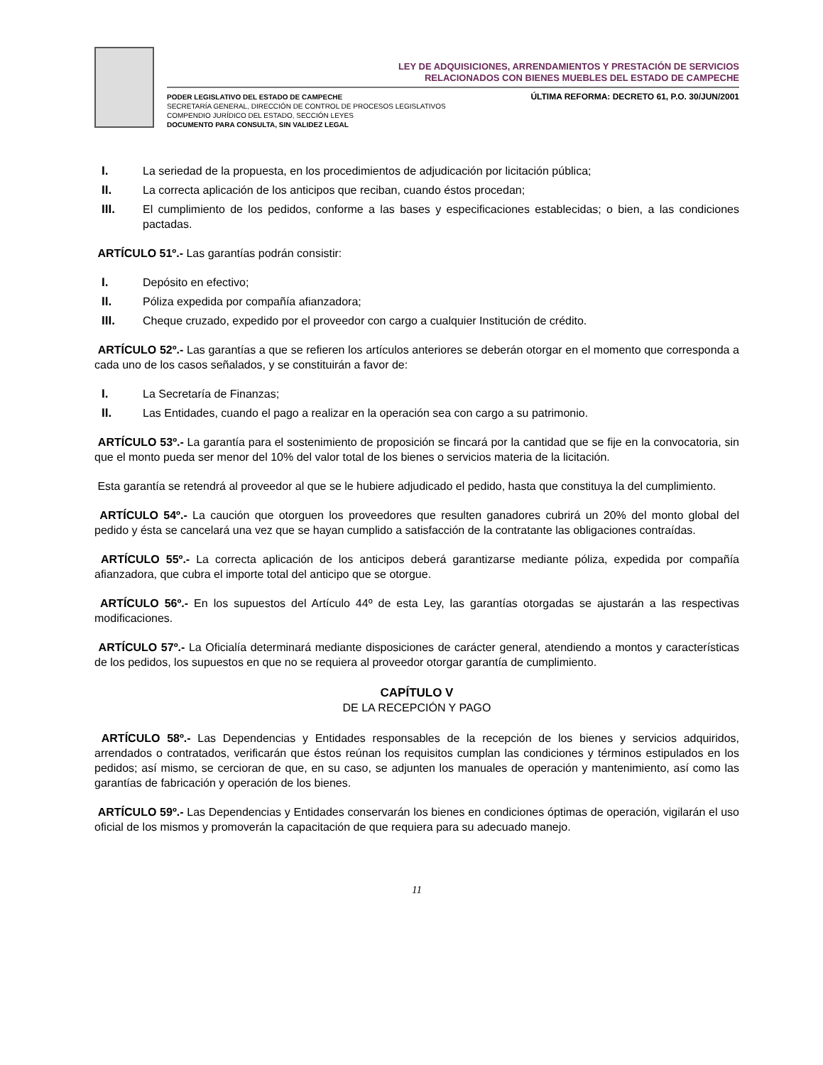LEY DE ADQUISICIONES, ARRENDAMIENTOS Y PRESTACIÓN DE SERVICIOS
RELACIONADOS CON BIENES MUEBLES DEL ESTADO DE CAMPECHE
PODER LEGISLATIVO DEL ESTADO DE CAMPECHE
SECRETARÍA GENERAL, DIRECCIÓN DE CONTROL DE PROCESOS LEGISLATIVOS
COMPENDIO JURÍDICO DEL ESTADO, SECCIÓN LEYES
DOCUMENTO PARA CONSULTA, SIN VALIDEZ LEGAL
ÚLTIMA REFORMA: DECRETO 61, P.O. 30/JUN/2001
I. La seriedad de la propuesta, en los procedimientos de adjudicación por licitación pública;
II. La correcta aplicación de los anticipos que reciban, cuando éstos procedan;
III. El cumplimiento de los pedidos, conforme a las bases y especificaciones establecidas; o bien, a las condiciones pactadas.
ARTÍCULO 51º.- Las garantías podrán consistir:
I. Depósito en efectivo;
II. Póliza expedida por compañía afianzadora;
III. Cheque cruzado, expedido por el proveedor con cargo a cualquier Institución de crédito.
ARTÍCULO 52º.- Las garantías a que se refieren los artículos anteriores se deberán otorgar en el momento que corresponda a cada uno de los casos señalados, y se constituirán a favor de:
I. La Secretaría de Finanzas;
II. Las Entidades, cuando el pago a realizar en la operación sea con cargo a su patrimonio.
ARTÍCULO 53º.- La garantía para el sostenimiento de proposición se fincará por la cantidad que se fije en la convocatoria, sin que el monto pueda ser menor del 10% del valor total de los bienes o servicios materia de la licitación.
Esta garantía se retendrá al proveedor al que se le hubiere adjudicado el pedido, hasta que constituya la del cumplimiento.
ARTÍCULO 54º.- La caución que otorguen los proveedores que resulten ganadores cubrirá un 20% del monto global del pedido y ésta se cancelará una vez que se hayan cumplido a satisfacción de la contratante las obligaciones contraídas.
ARTÍCULO 55º.- La correcta aplicación de los anticipos deberá garantizarse mediante póliza, expedida por compañía afianzadora, que cubra el importe total del anticipo que se otorgue.
ARTÍCULO 56º.- En los supuestos del Artículo 44º de esta Ley, las garantías otorgadas se ajustarán a las respectivas modificaciones.
ARTÍCULO 57º.- La Oficialía determinará mediante disposiciones de carácter general, atendiendo a montos y características de los pedidos, los supuestos en que no se requiera al proveedor otorgar garantía de cumplimiento.
CAPÍTULO V
DE LA RECEPCIÓN Y PAGO
ARTÍCULO 58º.- Las Dependencias y Entidades responsables de la recepción de los bienes y servicios adquiridos, arrendados o contratados, verificarán que éstos reúnan los requisitos cumplan las condiciones y términos estipulados en los pedidos; así mismo, se cercioran de que, en su caso, se adjunten los manuales de operación y mantenimiento, así como las garantías de fabricación y operación de los bienes.
ARTÍCULO 59º.- Las Dependencias y Entidades conservarán los bienes en condiciones óptimas de operación, vigilarán el uso oficial de los mismos y promoverán la capacitación de que requiera para su adecuado manejo.
11